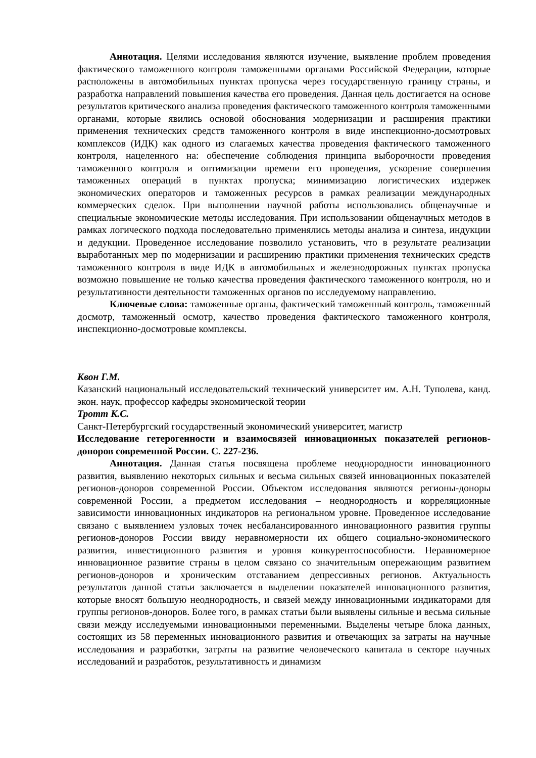Аннотация. Целями исследования являются изучение, выявление проблем проведения фактического таможенного контроля таможенными органами Российской Федерации, которые расположены в автомобильных пунктах пропуска через государственную границу страны, и разработка направлений повышения качества его проведения. Данная цель достигается на основе результатов критического анализа проведения фактического таможенного контроля таможенными органами, которые явились основой обоснования модернизации и расширения практики применения технических средств таможенного контроля в виде инспекционно-досмотровых комплексов (ИДК) как одного из слагаемых качества проведения фактического таможенного контроля, нацеленного на: обеспечение соблюдения принципа выборочности проведения таможенного контроля и оптимизации времени его проведения, ускорение совершения таможенных операций в пунктах пропуска; минимизацию логистических издержек экономических операторов и таможенных ресурсов в рамках реализации международных коммерческих сделок. При выполнении научной работы использовались общенаучные и специальные экономические методы исследования. При использовании общенаучных методов в рамках логического подхода последовательно применялись методы анализа и синтеза, индукции и дедукции. Проведенное исследование позволило установить, что в результате реализации выработанных мер по модернизации и расширению практики применения технических средств таможенного контроля в виде ИДК в автомобильных и железнодорожных пунктах пропуска возможно повышение не только качества проведения фактического таможенного контроля, но и результативности деятельности таможенных органов по исследуемому направлению.
Ключевые слова: таможенные органы, фактический таможенный контроль, таможенный досмотр, таможенный осмотр, качество проведения фактического таможенного контроля, инспекционно-досмотровые комплексы.
Квон Г.М.
Казанский национальный исследовательский технический университет им. А.Н. Туполева, канд. экон. наук, профессор кафедры экономической теории
Тротт К.С.
Санкт-Петербургский государственный экономический университет, магистр
Исследование гетерогенности и взаимосвязей инновационных показателей регионов-доноров современной России. С. 227-236.
Аннотация. Данная статья посвящена проблеме неоднородности инновационного развития, выявлению некоторых сильных и весьма сильных связей инновационных показателей регионов-доноров современной России. Объектом исследования являются регионы-доноры современной России, а предметом исследования – неоднородность и корреляционные зависимости инновационных индикаторов на региональном уровне. Проведенное исследование связано с выявлением узловых точек несбалансированного инновационного развития группы регионов-доноров России ввиду неравномерности их общего социально-экономического развития, инвестиционного развития и уровня конкурентоспособности. Неравномерное инновационное развитие страны в целом связано со значительным опережающим развитием регионов-доноров и хроническим отставанием депрессивных регионов. Актуальность результатов данной статьи заключается в выделении показателей инновационного развития, которые вносят большую неоднородность, и связей между инновационными индикаторами для группы регионов-доноров. Более того, в рамках статьи были выявлены сильные и весьма сильные связи между исследуемыми инновационными переменными. Выделены четыре блока данных, состоящих из 58 переменных инновационного развития и отвечающих за затраты на научные исследования и разработки, затраты на развитие человеческого капитала в секторе научных исследований и разработок, результативность и динамизм